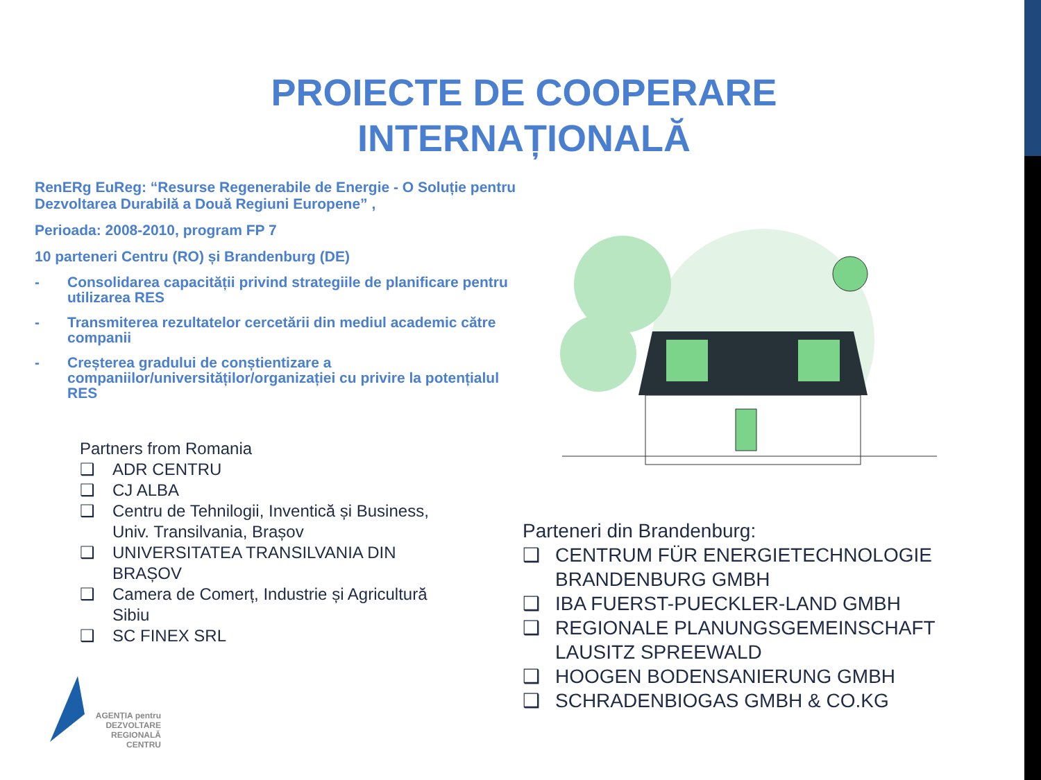PROIECTE DE COOPERARE
INTERNAȚIONALĂ
RenERg EuReg: “Resurse Regenerabile de Energie - O Soluție pentru Dezvoltarea Durabilă a Două Regiuni Europene” ,
Perioada: 2008-2010, program FP 7
10 parteneri Centru (RO) și Brandenburg (DE)
- Consolidarea capacității privind strategiile de planificare pentru utilizarea RES
- Transmiterea rezultatelor cercetării din mediul academic către companii
- Creșterea gradului de conștientizare a companiilor/universităților/organizației cu privire la potențialul RES
Partners from Romania
❑ ADR CENTRU
❑ CJ ALBA
❑ Centru de Tehnilogii, Inventică și Business, Univ. Transilvania, Brașov
❑ UNIVERSITATEA TRANSILVANIA DIN BRAȘOV
❑ Camera de Comerț, Industrie și Agricultură Sibiu
❑ SC FINEX SRL
Parteneri din Brandenburg:
❑ CENTRUM FÜR ENERGIETECHNOLOGIE BRANDENBURG GMBH
❑ IBA FUERST-PUECKLER-LAND GMBH
❑ REGIONALE PLANUNGSGEMEINSCHAFT LAUSITZ SPREEWALD
❑ HOOGEN BODENSANIERUNG GMBH
❑ SCHRADENBIOGAS GMBH & CO.KG
AGENȚIA pentru
DEZVOLTARE
REGIONALĂ
CENTRU